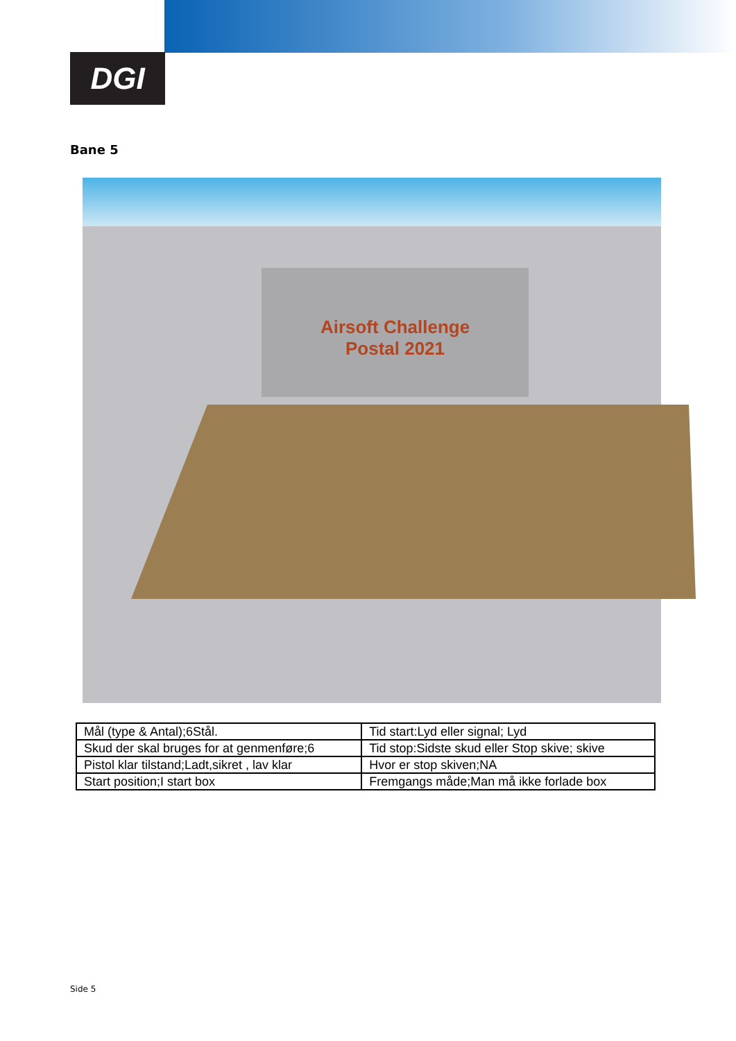DGI
Bane 5
Airsoft Challenge
Postal 2021
| Mål (type & Antal);6Stål. | Tid start:Lyd eller signal; Lyd |
| Skud der skal bruges for at genmenføre;6 | Tid stop:Sidste skud eller Stop skive; skive |
| Pistol klar tilstand;Ladt,sikret , lav klar | Hvor er stop skiven;NA |
| Start position;I start box | Fremgangs måde;Man må ikke forlade box |
Side 5